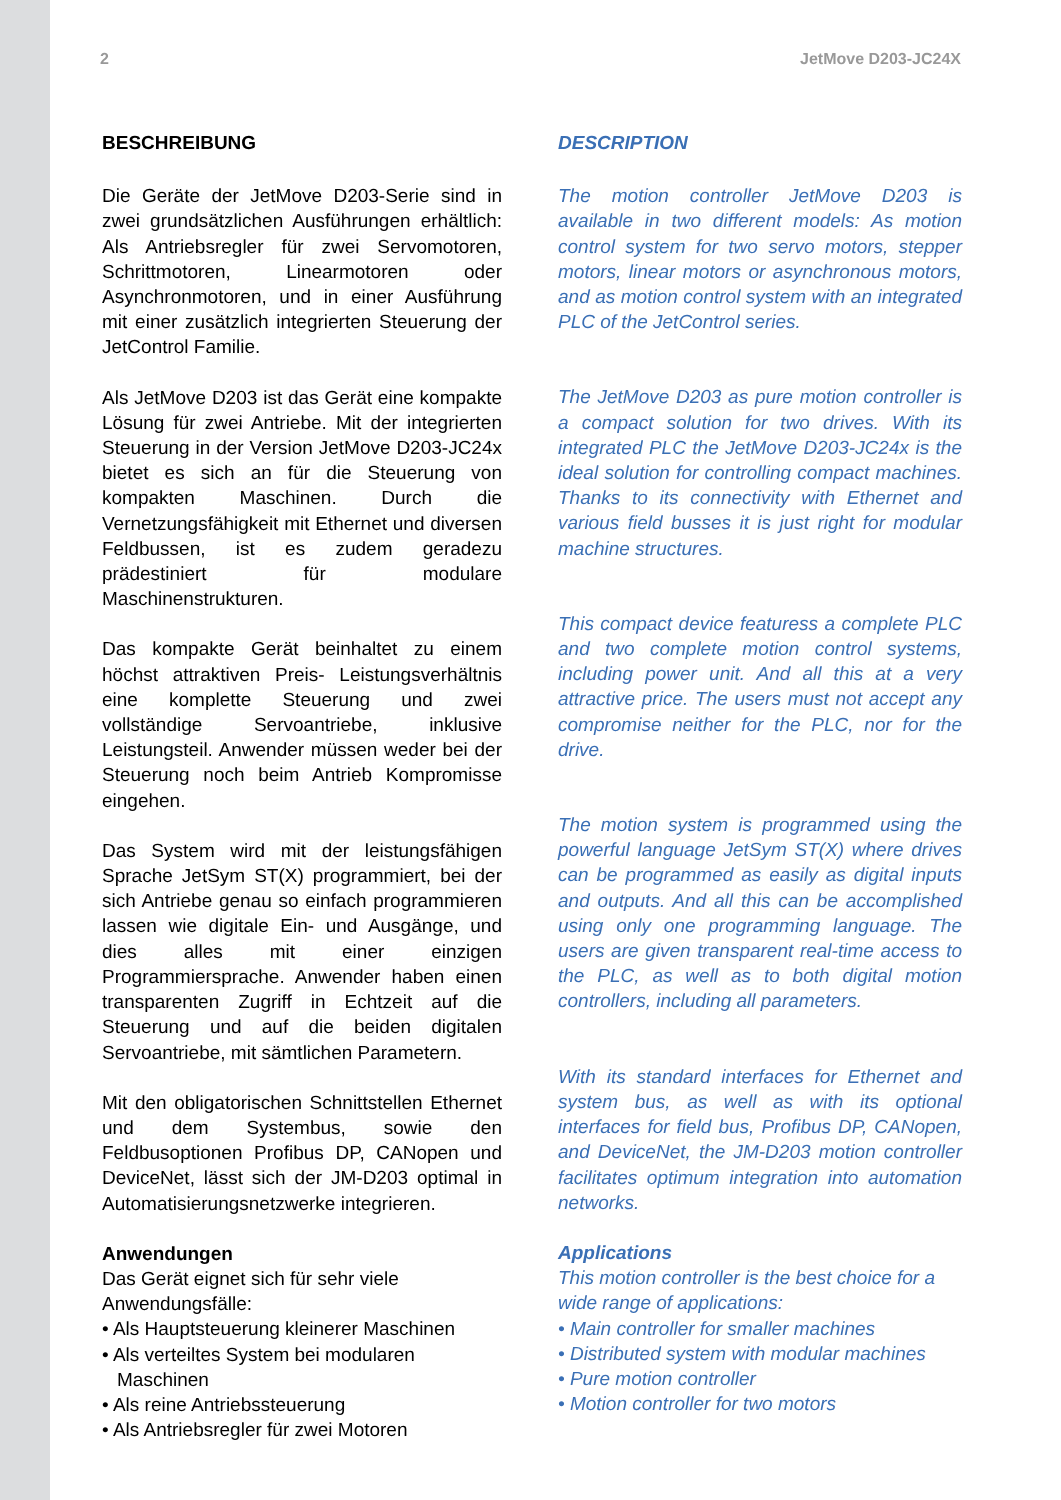2 JetMove D203-JC24X
BESCHREIBUNG
Die Geräte der JetMove D203-Serie sind in zwei grundsätzlichen Ausführungen erhältlich: Als Antriebsregler für zwei Servomotoren, Schrittmotoren, Linearmotoren oder Asynchronmotoren, und in einer Ausführung mit einer zusätzlich integrierten Steuerung der JetControl Familie.
Als JetMove D203 ist das Gerät eine kompakte Lösung für zwei Antriebe. Mit der integrierten Steuerung in der Version JetMove D203-JC24x bietet es sich an für die Steuerung von kompakten Maschinen. Durch die Vernetzungsfähigkeit mit Ethernet und diversen Feldbussen, ist es zudem geradezu prädestiniert für modulare Maschinenstrukturen.
Das kompakte Gerät beinhaltet zu einem höchst attraktiven Preis- Leistungsverhältnis eine komplette Steuerung und zwei vollständige Servoantriebe, inklusive Leistungsteil. Anwender müssen weder bei der Steuerung noch beim Antrieb Kompromisse eingehen.
Das System wird mit der leistungsfähigen Sprache JetSym ST(X) programmiert, bei der sich Antriebe genau so einfach programmieren lassen wie digitale Ein- und Ausgänge, und dies alles mit einer einzigen Programmiersprache. Anwender haben einen transparenten Zugriff in Echtzeit auf die Steuerung und auf die beiden digitalen Servoantriebe, mit sämtlichen Parametern.
Mit den obligatorischen Schnittstellen Ethernet und dem Systembus, sowie den Feldbusoptionen Profibus DP, CANopen und DeviceNet, lässt sich der JM-D203 optimal in Automatisierungsnetzwerke integrieren.
Anwendungen
Das Gerät eignet sich für sehr viele Anwendungsfälle:
• Als Hauptsteuerung kleinerer Maschinen
• Als verteiltes System bei modularen Maschinen
• Als reine Antriebssteuerung
• Als Antriebsregler für zwei Motoren
DESCRIPTION
The motion controller JetMove D203 is available in two different models: As motion control system for two servo motors, stepper motors, linear motors or asynchronous motors, and as motion control system with an integrated PLC of the JetControl series.
The JetMove D203 as pure motion controller is a compact solution for two drives. With its integrated PLC the JetMove D203-JC24x is the ideal solution for controlling compact machines. Thanks to its connectivity with Ethernet and various field busses it is just right for modular machine structures.
This compact device featuress a complete PLC and two complete motion control systems, including power unit. And all this at a very attractive price. The users must not accept any compromise neither for the PLC, nor for the drive.
The motion system is programmed using the powerful language JetSym ST(X) where drives can be programmed as easily as digital inputs and outputs. And all this can be accomplished using only one programming language. The users are given transparent real-time access to the PLC, as well as to both digital motion controllers, including all parameters.
With its standard interfaces for Ethernet and system bus, as well as with its optional interfaces for field bus, Profibus DP, CANopen, and DeviceNet, the JM-D203 motion controller facilitates optimum integration into automation networks.
Applications
This motion controller is the best choice for a wide range of applications:
• Main controller for smaller machines
• Distributed system with modular machines
• Pure motion controller
• Motion controller for two motors